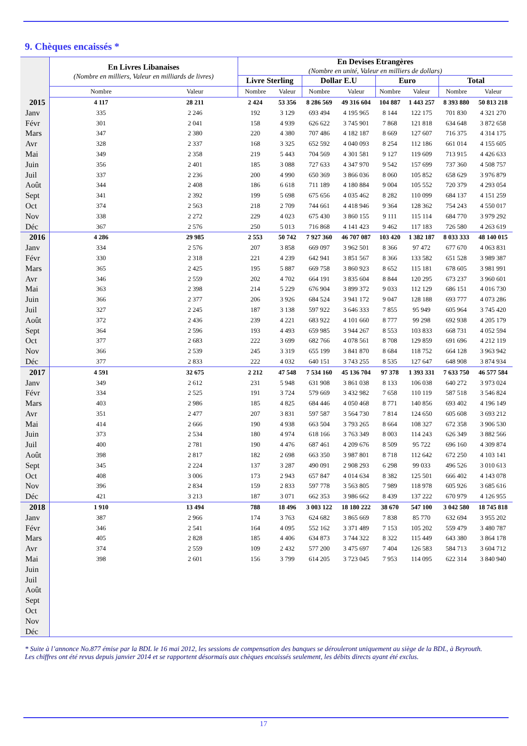9. Chèques encaissés *
| | En Livres Libanaises (Nombre en milliers, Valeur en milliards de livres) | | En Devises Etrangères (Nombre en unité, Valeur en milliers de dollars) | | | | | | | |
| --- | --- | --- | --- | --- | --- | --- | --- | --- | --- | --- |
| | | | Livre Sterling | | Dollar E.U | | Euro | | Total | |
| | Nombre | Valeur | Nombre | Valeur | Nombre | Valeur | Nombre | Valeur | Nombre | Valeur |
| 2015 | 4 117 | 28 211 | 2 424 | 53 356 | 8 286 569 | 49 316 604 | 104 887 | 1 443 257 | 8 393 880 | 50 813 218 |
| Janv | 335 | 2 246 | 192 | 3 129 | 693 494 | 4 195 965 | 8 144 | 122 175 | 701 830 | 4 321 270 |
| Févr | 301 | 2 041 | 158 | 4 939 | 626 622 | 3 745 901 | 7 868 | 121 818 | 634 648 | 3 872 658 |
| Mars | 347 | 2 380 | 220 | 4 380 | 707 486 | 4 182 187 | 8 669 | 127 607 | 716 375 | 4 314 175 |
| Avr | 328 | 2 337 | 168 | 3 325 | 652 592 | 4 040 093 | 8 254 | 112 186 | 661 014 | 4 155 605 |
| Mai | 349 | 2 358 | 219 | 5 443 | 704 569 | 4 301 581 | 9 127 | 119 609 | 713 915 | 4 426 633 |
| Juin | 356 | 2 401 | 185 | 3 088 | 727 633 | 4 347 970 | 9 542 | 157 699 | 737 360 | 4 508 757 |
| Juil | 337 | 2 236 | 200 | 4 990 | 650 369 | 3 866 036 | 8 060 | 105 852 | 658 629 | 3 976 879 |
| Août | 344 | 2 408 | 186 | 6 618 | 711 189 | 4 180 884 | 9 004 | 105 552 | 720 379 | 4 293 054 |
| Sept | 341 | 2 392 | 199 | 5 698 | 675 656 | 4 035 462 | 8 282 | 110 099 | 684 137 | 4 151 259 |
| Oct | 374 | 2 563 | 218 | 2 709 | 744 661 | 4 418 946 | 9 364 | 128 362 | 754 243 | 4 550 017 |
| Nov | 338 | 2 272 | 229 | 4 023 | 675 430 | 3 860 155 | 9 111 | 115 114 | 684 770 | 3 979 292 |
| Déc | 367 | 2 576 | 250 | 5 013 | 716 868 | 4 141 423 | 9 462 | 117 183 | 726 580 | 4 263 619 |
| 2016 | 4 286 | 29 985 | 2 553 | 50 742 | 7 927 360 | 46 707 087 | 103 420 | 1 382 187 | 8 033 333 | 48 140 015 |
| Janv | 334 | 2 576 | 207 | 3 858 | 669 097 | 3 962 501 | 8 366 | 97 472 | 677 670 | 4 063 831 |
| Févr | 330 | 2 318 | 221 | 4 239 | 642 941 | 3 851 567 | 8 366 | 133 582 | 651 528 | 3 989 387 |
| Mars | 365 | 2 425 | 195 | 5 887 | 669 758 | 3 860 923 | 8 652 | 115 181 | 678 605 | 3 981 991 |
| Avr | 346 | 2 559 | 202 | 4 702 | 664 191 | 3 835 604 | 8 844 | 120 295 | 673 237 | 3 960 601 |
| Mai | 363 | 2 398 | 214 | 5 229 | 676 904 | 3 899 372 | 9 033 | 112 129 | 686 151 | 4 016 730 |
| Juin | 366 | 2 377 | 206 | 3 926 | 684 524 | 3 941 172 | 9 047 | 128 188 | 693 777 | 4 073 286 |
| Juil | 327 | 2 245 | 187 | 3 138 | 597 922 | 3 646 333 | 7 855 | 95 949 | 605 964 | 3 745 420 |
| Août | 372 | 2 436 | 239 | 4 221 | 683 922 | 4 101 660 | 8 777 | 99 298 | 692 938 | 4 205 179 |
| Sept | 364 | 2 596 | 193 | 4 493 | 659 985 | 3 944 267 | 8 553 | 103 833 | 668 731 | 4 052 594 |
| Oct | 377 | 2 683 | 222 | 3 699 | 682 766 | 4 078 561 | 8 708 | 129 859 | 691 696 | 4 212 119 |
| Nov | 366 | 2 539 | 245 | 3 319 | 655 199 | 3 841 870 | 8 684 | 118 752 | 664 128 | 3 963 942 |
| Déc | 377 | 2 833 | 222 | 4 032 | 640 151 | 3 743 255 | 8 535 | 127 647 | 648 908 | 3 874 934 |
| 2017 | 4 591 | 32 675 | 2 212 | 47 548 | 7 534 160 | 45 136 704 | 97 378 | 1 393 331 | 7 633 750 | 46 577 584 |
| Janv | 349 | 2 612 | 231 | 5 948 | 631 908 | 3 861 038 | 8 133 | 106 038 | 640 272 | 3 973 024 |
| Févr | 334 | 2 525 | 191 | 3 724 | 579 669 | 3 432 982 | 7 658 | 110 119 | 587 518 | 3 546 824 |
| Mars | 403 | 2 986 | 185 | 4 825 | 684 446 | 4 050 468 | 8 771 | 140 856 | 693 402 | 4 196 149 |
| Avr | 351 | 2 477 | 207 | 3 831 | 597 587 | 3 564 730 | 7 814 | 124 650 | 605 608 | 3 693 212 |
| Mai | 414 | 2 666 | 190 | 4 938 | 663 504 | 3 793 265 | 8 664 | 108 327 | 672 358 | 3 906 530 |
| Juin | 373 | 2 534 | 180 | 4 974 | 618 166 | 3 763 349 | 8 003 | 114 243 | 626 349 | 3 882 566 |
| Juil | 400 | 2 781 | 190 | 4 476 | 687 461 | 4 209 676 | 8 509 | 95 722 | 696 160 | 4 309 874 |
| Août | 398 | 2 817 | 182 | 2 698 | 663 350 | 3 987 801 | 8 718 | 112 642 | 672 250 | 4 103 141 |
| Sept | 345 | 2 224 | 137 | 3 287 | 490 091 | 2 908 293 | 6 298 | 99 033 | 496 526 | 3 010 613 |
| Oct | 408 | 3 006 | 173 | 2 943 | 657 847 | 4 014 634 | 8 382 | 125 501 | 666 402 | 4 143 078 |
| Nov | 396 | 2 834 | 159 | 2 833 | 597 778 | 3 563 805 | 7 989 | 118 978 | 605 926 | 3 685 616 |
| Déc | 421 | 3 213 | 187 | 3 071 | 662 353 | 3 986 662 | 8 439 | 137 222 | 670 979 | 4 126 955 |
| 2018 | 1 910 | 13 494 | 788 | 18 496 | 3 003 122 | 18 180 222 | 38 670 | 547 100 | 3 042 580 | 18 745 818 |
| Janv | 387 | 2 966 | 174 | 3 763 | 624 682 | 3 865 669 | 7 838 | 85 770 | 632 694 | 3 955 202 |
| Févr | 346 | 2 541 | 164 | 4 095 | 552 162 | 3 371 489 | 7 153 | 105 202 | 559 479 | 3 480 787 |
| Mars | 405 | 2 828 | 185 | 4 406 | 634 873 | 3 744 322 | 8 322 | 115 449 | 643 380 | 3 864 178 |
| Avr | 374 | 2 559 | 109 | 2 432 | 577 200 | 3 475 697 | 7 404 | 126 583 | 584 713 | 3 604 712 |
| Mai | 398 | 2 601 | 156 | 3 799 | 614 205 | 3 723 045 | 7 953 | 114 095 | 622 314 | 3 840 940 |
| Juin | | | | | | | | | | |
| Juil | | | | | | | | | | |
| Août | | | | | | | | | | |
| Sept | | | | | | | | | | |
| Oct | | | | | | | | | | |
| Nov | | | | | | | | | | |
| Déc | | | | | | | | | | |
* Suite à l’annonce No.877 émise par la BDL le 16 mai 2012, les sessions de compensation des banques se dérouleront uniquement au siège de la BDL, à Beyrouth.
Les chiffres ont été revus depuis janvier 2014 et se rapportent désormais aux chèques encaissés seulement, les débits directs ayant été exclus.
17